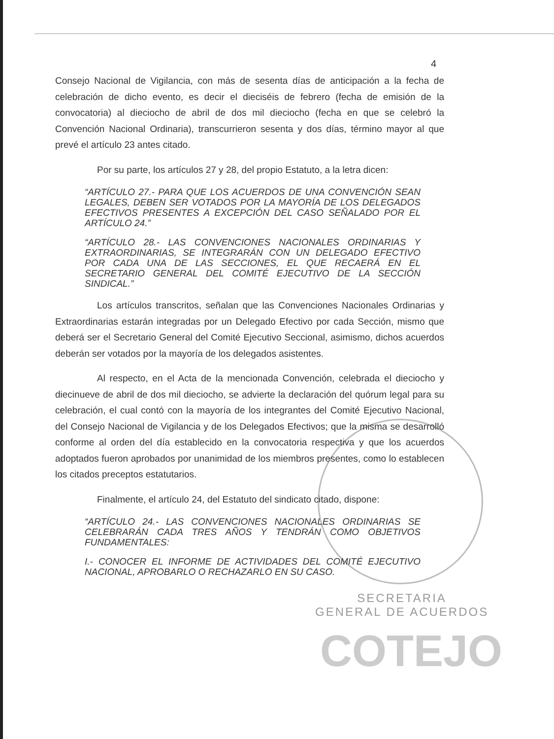4
Consejo Nacional de Vigilancia, con más de sesenta días de anticipación a la fecha de celebración de dicho evento, es decir el dieciséis de febrero (fecha de emisión de la convocatoria) al dieciocho de abril de dos mil dieciocho (fecha en que se celebró la Convención Nacional Ordinaria), transcurrieron sesenta y dos días, término mayor al que prevé el artículo 23 antes citado.
Por su parte, los artículos 27 y 28, del propio Estatuto, a la letra dicen:
“ARTÍCULO 27.- PARA QUE LOS ACUERDOS DE UNA CONVENCIÓN SEAN LEGALES, DEBEN SER VOTADOS POR LA MAYORÍA DE LOS DELEGADOS EFECTIVOS PRESENTES A EXCEPCIÓN DEL CASO SEÑALADO POR EL ARTÍCULO 24.”
“ARTÍCULO 28.- LAS CONVENCIONES NACIONALES ORDINARIAS Y EXTRAORDINARIAS, SE INTEGRARÁN CON UN DELEGADO EFECTIVO POR CADA UNA DE LAS SECCIONES, EL QUE RECAERÁ EN EL SECRETARIO GENERAL DEL COMITÉ EJECUTIVO DE LA SECCIÓN SINDICAL.”
Los artículos transcritos, señalan que las Convenciones Nacionales Ordinarias y Extraordinarias estarán integradas por un Delegado Efectivo por cada Sección, mismo que deberá ser el Secretario General del Comité Ejecutivo Seccional, asimismo, dichos acuerdos deberán ser votados por la mayoría de los delegados asistentes.
Al respecto, en el Acta de la mencionada Convención, celebrada el dieciocho y diecinueve de abril de dos mil dieciocho, se advierte la declaración del quórum legal para su celebración, el cual contó con la mayoría de los integrantes del Comité Ejecutivo Nacional, del Consejo Nacional de Vigilancia y de los Delegados Efectivos; que la misma se desarrolló conforme al orden del día establecido en la convocatoria respectiva y que los acuerdos adoptados fueron aprobados por unanimidad de los miembros presentes, como lo establecen los citados preceptos estatutarios.
Finalmente, el artículo 24, del Estatuto del sindicato citado, dispone:
“ARTÍCULO 24.- LAS CONVENCIONES NACIONALES ORDINARIAS SE CELEBRARÁN CADA TRES AÑOS Y TENDRÁN COMO OBJETIVOS FUNDAMENTALES:
I.- CONOCER EL INFORME DE ACTIVIDADES DEL COMITÉ EJECUTIVO NACIONAL, APROBARLO O RECHAZARLO EN SU CASO.
SECRETARIA
GENERAL DE ACUERDOS
COTEJO